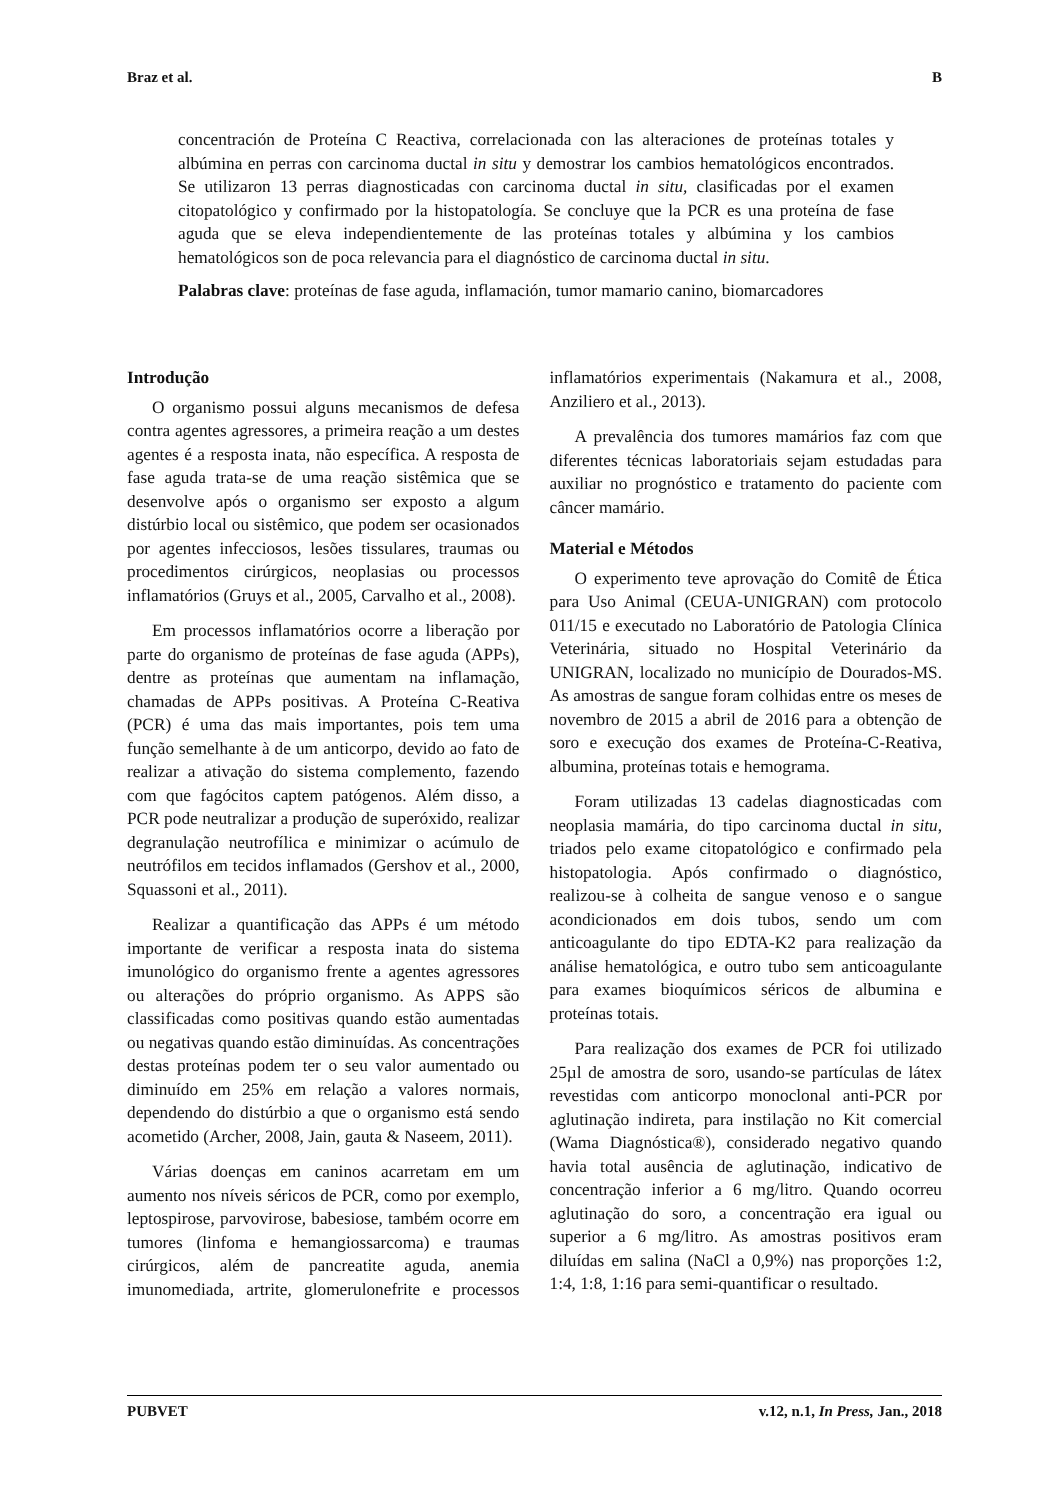Braz et al. B
concentración de Proteína C Reactiva, correlacionada con las alteraciones de proteínas totales y albúmina en perras con carcinoma ductal in situ y demostrar los cambios hematológicos encontrados. Se utilizaron 13 perras diagnosticadas con carcinoma ductal in situ, clasificadas por el examen citopatológico y confirmado por la histopatología. Se concluye que la PCR es una proteína de fase aguda que se eleva independientemente de las proteínas totales y albúmina y los cambios hematológicos son de poca relevancia para el diagnóstico de carcinoma ductal in situ.
Palabras clave: proteínas de fase aguda, inflamación, tumor mamario canino, biomarcadores
Introdução
O organismo possui alguns mecanismos de defesa contra agentes agressores, a primeira reação a um destes agentes é a resposta inata, não específica. A resposta de fase aguda trata-se de uma reação sistêmica que se desenvolve após o organismo ser exposto a algum distúrbio local ou sistêmico, que podem ser ocasionados por agentes infecciosos, lesões tissulares, traumas ou procedimentos cirúrgicos, neoplasias ou processos inflamatórios (Gruys et al., 2005, Carvalho et al., 2008).
Em processos inflamatórios ocorre a liberação por parte do organismo de proteínas de fase aguda (APPs), dentre as proteínas que aumentam na inflamação, chamadas de APPs positivas. A Proteína C-Reativa (PCR) é uma das mais importantes, pois tem uma função semelhante à de um anticorpo, devido ao fato de realizar a ativação do sistema complemento, fazendo com que fagócitos captem patógenos. Além disso, a PCR pode neutralizar a produção de superóxido, realizar degranulação neutrofílica e minimizar o acúmulo de neutrófilos em tecidos inflamados (Gershov et al., 2000, Squassoni et al., 2011).
Realizar a quantificação das APPs é um método importante de verificar a resposta inata do sistema imunológico do organismo frente a agentes agressores ou alterações do próprio organismo. As APPS são classificadas como positivas quando estão aumentadas ou negativas quando estão diminuídas. As concentrações destas proteínas podem ter o seu valor aumentado ou diminuído em 25% em relação a valores normais, dependendo do distúrbio a que o organismo está sendo acometido (Archer, 2008, Jain, gauta & Naseem, 2011).
Várias doenças em caninos acarretam em um aumento nos níveis séricos de PCR, como por exemplo, leptospirose, parvovirose, babesiose, também ocorre em tumores (linfoma e hemangiossarcoma) e traumas cirúrgicos, além de pancreatite aguda, anemia imunomediada, artrite, glomerulonefrite e processos inflamatórios experimentais (Nakamura et al., 2008, Anziliero et al., 2013).
A prevalência dos tumores mamários faz com que diferentes técnicas laboratoriais sejam estudadas para auxiliar no prognóstico e tratamento do paciente com câncer mamário.
Material e Métodos
O experimento teve aprovação do Comitê de Ética para Uso Animal (CEUA-UNIGRAN) com protocolo 011/15 e executado no Laboratório de Patologia Clínica Veterinária, situado no Hospital Veterinário da UNIGRAN, localizado no município de Dourados-MS. As amostras de sangue foram colhidas entre os meses de novembro de 2015 a abril de 2016 para a obtenção de soro e execução dos exames de Proteína-C-Reativa, albumina, proteínas totais e hemograma.
Foram utilizadas 13 cadelas diagnosticadas com neoplasia mamária, do tipo carcinoma ductal in situ, triados pelo exame citopatológico e confirmado pela histopatologia. Após confirmado o diagnóstico, realizou-se à colheita de sangue venoso e o sangue acondicionados em dois tubos, sendo um com anticoagulante do tipo EDTA-K2 para realização da análise hematológica, e outro tubo sem anticoagulante para exames bioquímicos séricos de albumina e proteínas totais.
Para realização dos exames de PCR foi utilizado 25µl de amostra de soro, usando-se partículas de látex revestidas com anticorpo monoclonal anti-PCR por aglutinação indireta, para instilação no Kit comercial (Wama Diagnóstica®), considerado negativo quando havia total ausência de aglutinação, indicativo de concentração inferior a 6 mg/litro. Quando ocorreu aglutinação do soro, a concentração era igual ou superior a 6 mg/litro. As amostras positivos eram diluídas em salina (NaCl a 0,9%) nas proporções 1:2, 1:4, 1:8, 1:16 para semi-quantificar o resultado.
PUBVET v.12, n.1, In Press, Jan., 2018